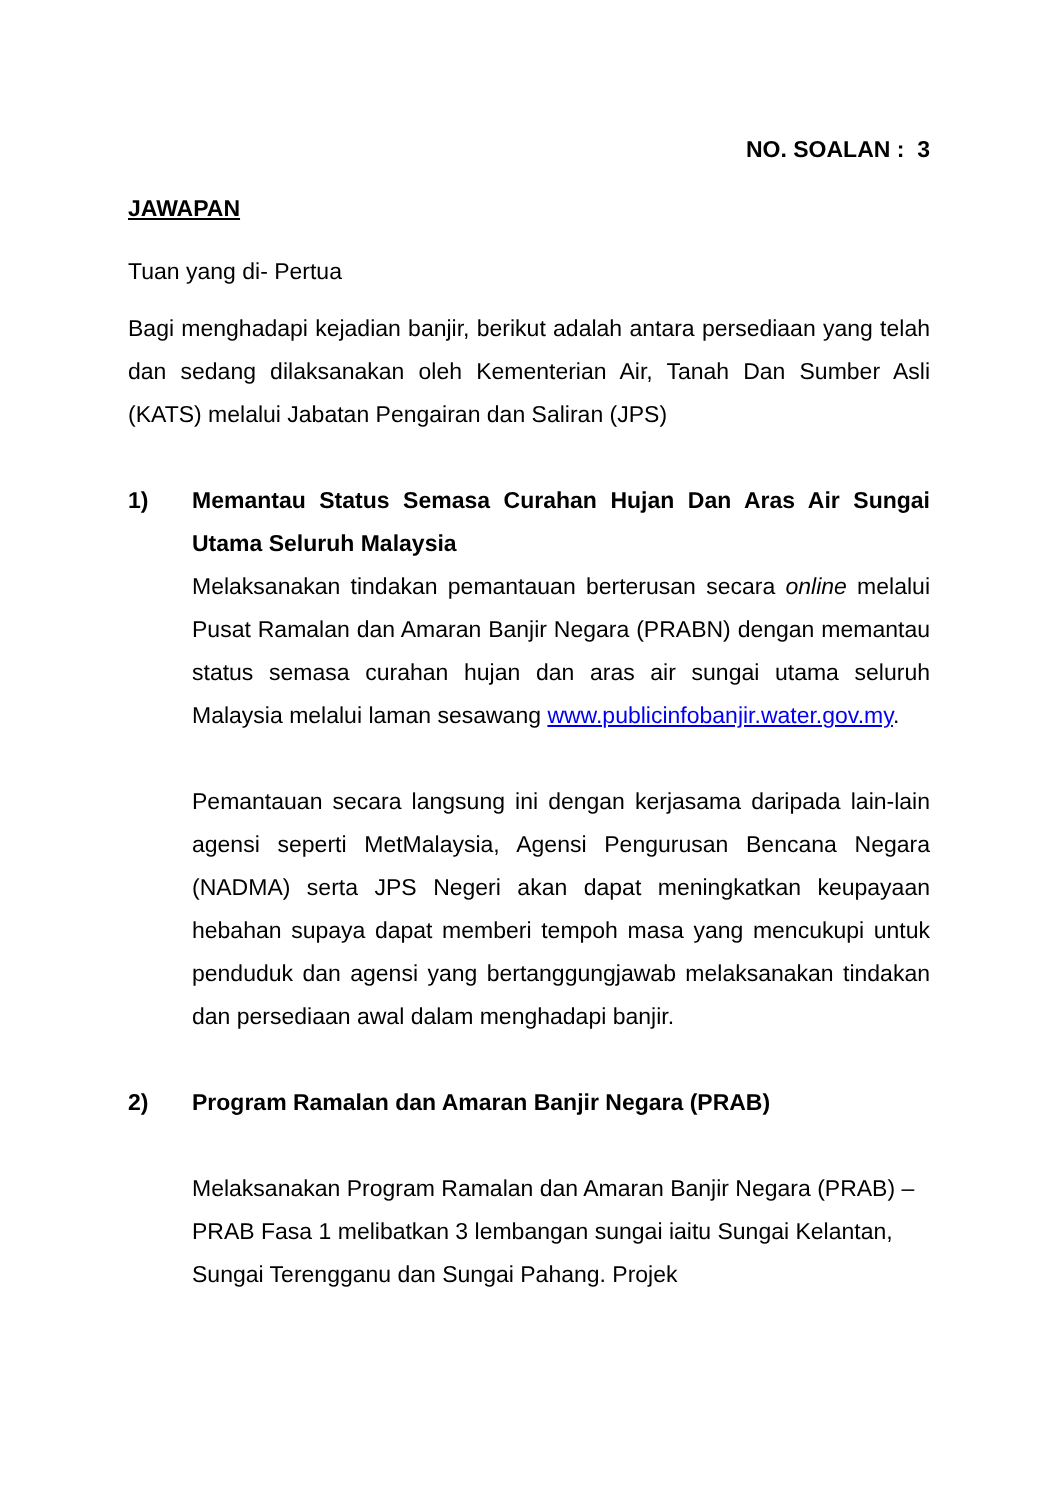NO. SOALAN : 3
JAWAPAN
Tuan yang di- Pertua
Bagi menghadapi kejadian banjir, berikut adalah antara persediaan yang telah dan sedang dilaksanakan oleh Kementerian Air, Tanah Dan Sumber Asli (KATS) melalui Jabatan Pengairan dan Saliran (JPS)
1) Memantau Status Semasa Curahan Hujan Dan Aras Air Sungai Utama Seluruh Malaysia
Melaksanakan tindakan pemantauan berterusan secara online melalui Pusat Ramalan dan Amaran Banjir Negara (PRABN) dengan memantau status semasa curahan hujan dan aras air sungai utama seluruh Malaysia melalui laman sesawang www.publicinfobanjir.water.gov.my.
Pemantauan secara langsung ini dengan kerjasama daripada lain-lain agensi seperti MetMalaysia, Agensi Pengurusan Bencana Negara (NADMA) serta JPS Negeri akan dapat meningkatkan keupayaan hebahan supaya dapat memberi tempoh masa yang mencukupi untuk penduduk dan agensi yang bertanggungjawab melaksanakan tindakan dan persediaan awal dalam menghadapi banjir.
2) Program Ramalan dan Amaran Banjir Negara (PRAB)
Melaksanakan Program Ramalan dan Amaran Banjir Negara (PRAB) – PRAB Fasa 1 melibatkan 3 lembangan sungai iaitu Sungai Kelantan, Sungai Terengganu dan Sungai Pahang. Projek